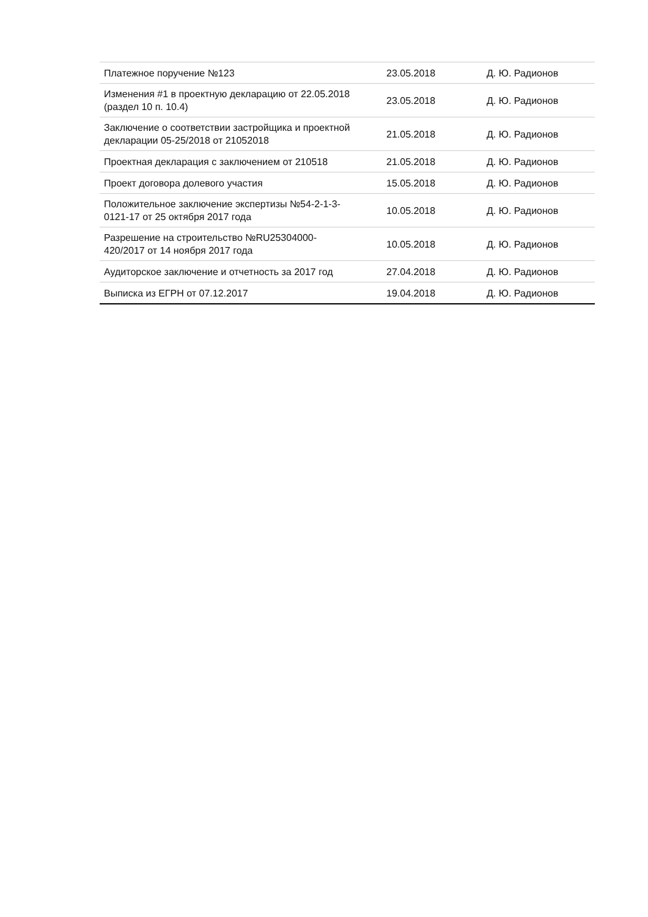| Платежное поручение №123 | 23.05.2018 | Д. Ю. Радионов |
| Изменения #1 в проектную декларацию от 22.05.2018 (раздел 10 п. 10.4) | 23.05.2018 | Д. Ю. Радионов |
| Заключение о соответствии застройщика и проектной декларации 05-25/2018 от 21052018 | 21.05.2018 | Д. Ю. Радионов |
| Проектная декларация с заключением от 210518 | 21.05.2018 | Д. Ю. Радионов |
| Проект договора долевого участия | 15.05.2018 | Д. Ю. Радионов |
| Положительное заключение экспертизы №54-2-1-3-0121-17 от 25 октября 2017 года | 10.05.2018 | Д. Ю. Радионов |
| Разрешение на строительство №RU25304000-420/2017 от 14 ноября 2017 года | 10.05.2018 | Д. Ю. Радионов |
| Аудиторское заключение и отчетность за 2017 год | 27.04.2018 | Д. Ю. Радионов |
| Выписка из ЕГРН от 07.12.2017 | 19.04.2018 | Д. Ю. Радионов |